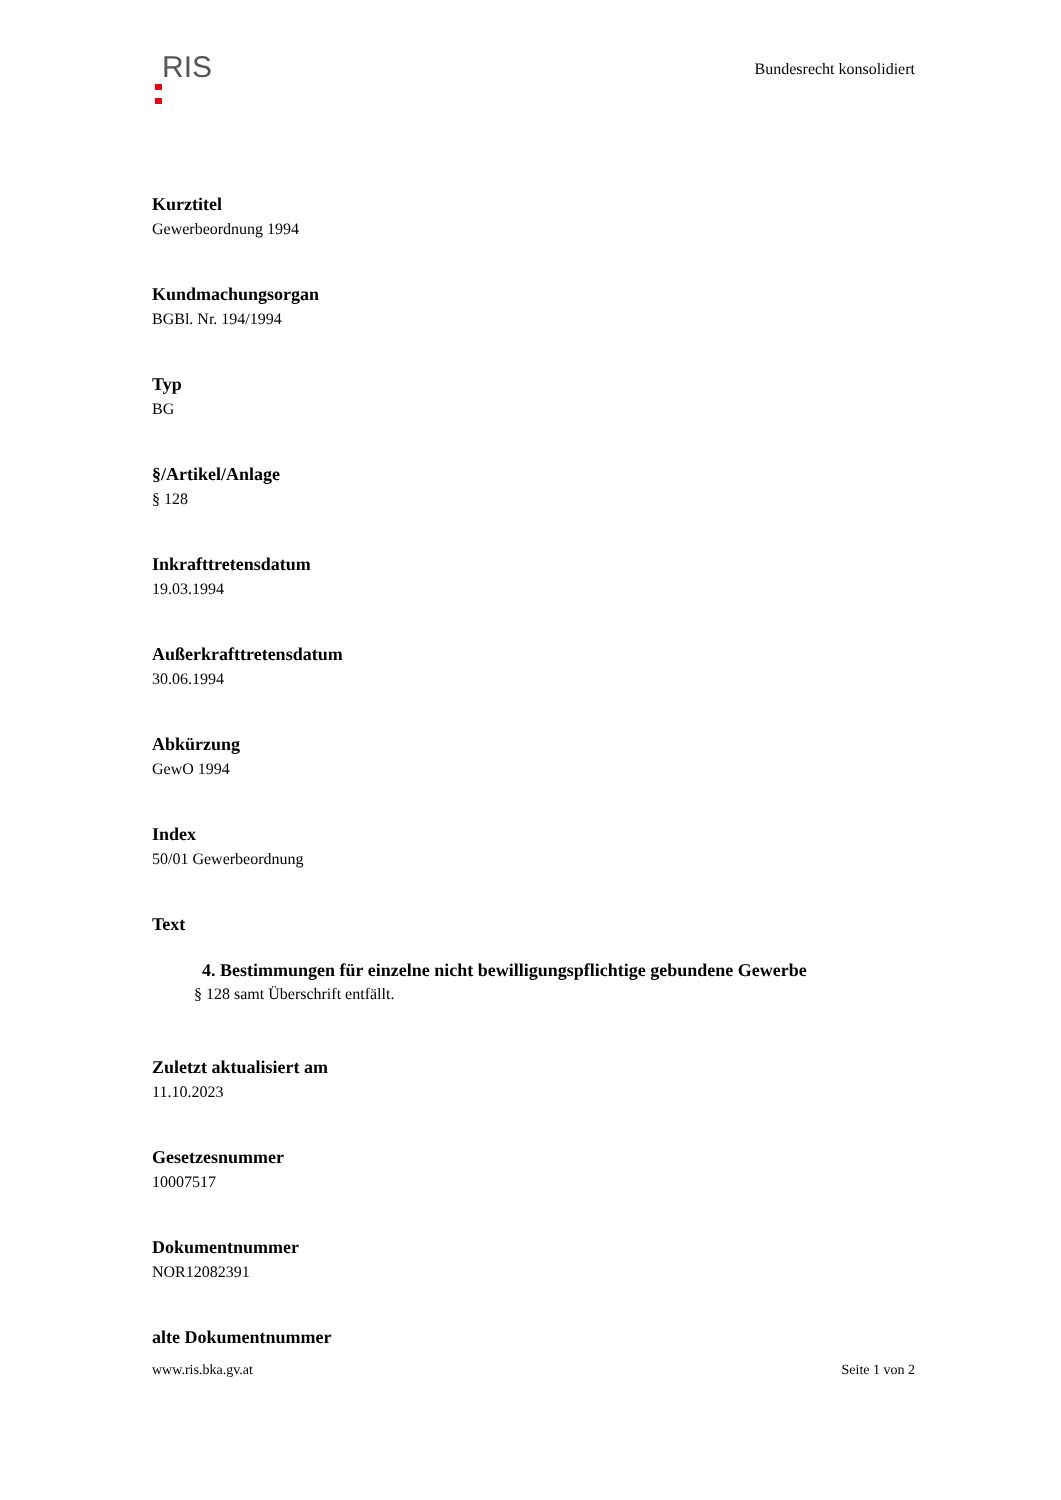RIS Bundesrecht konsolidiert
Kurztitel
Gewerbeordnung 1994
Kundmachungsorgan
BGBl. Nr. 194/1994
Typ
BG
§/Artikel/Anlage
§ 128
Inkrafttretensdatum
19.03.1994
Außerkrafttretensdatum
30.06.1994
Abkürzung
GewO 1994
Index
50/01 Gewerbeordnung
Text
4. Bestimmungen für einzelne nicht bewilligungspflichtige gebundene Gewerbe
§ 128 samt Überschrift entfällt.
Zuletzt aktualisiert am
11.10.2023
Gesetzesnummer
10007517
Dokumentnummer
NOR12082391
alte Dokumentnummer
www.ris.bka.gv.at Seite 1 von 2